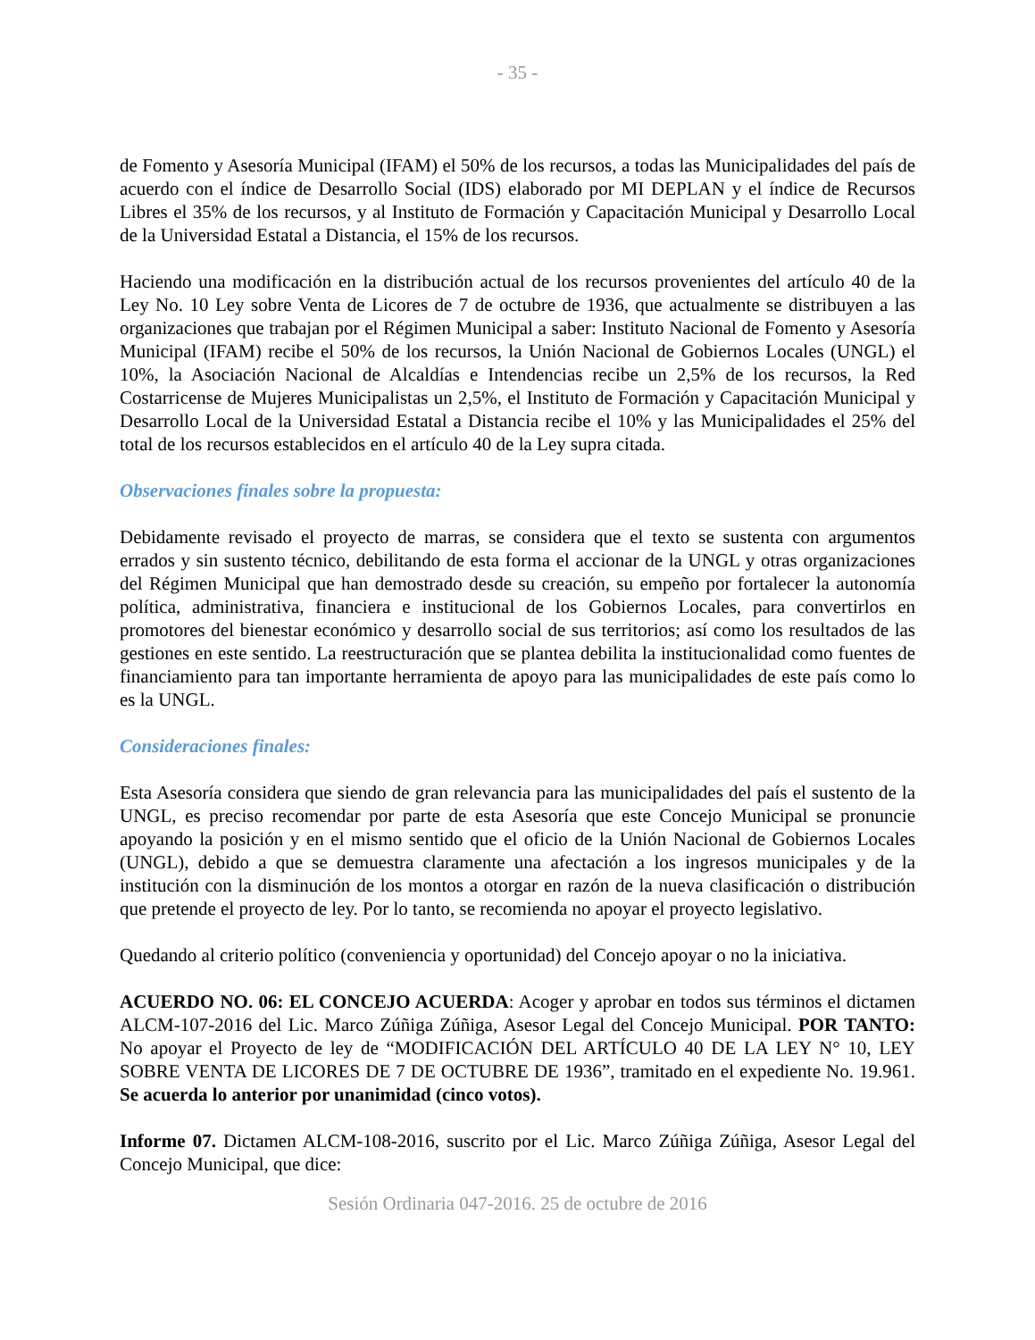- 35 -
de Fomento y Asesoría Municipal (IFAM) el 50% de los recursos, a todas las Municipalidades del país de acuerdo con el índice de Desarrollo Social (IDS) elaborado por MI DEPLAN y el índice de Recursos Libres el 35% de los recursos, y al Instituto de Formación y Capacitación Municipal y Desarrollo Local de la Universidad Estatal a Distancia, el 15% de los recursos.
Haciendo una modificación en la distribución actual de los recursos provenientes del artículo 40 de la Ley No. 10 Ley sobre Venta de Licores de 7 de octubre de 1936, que actualmente se distribuyen a las organizaciones que trabajan por el Régimen Municipal a saber: Instituto Nacional de Fomento y Asesoría Municipal (IFAM) recibe el 50% de los recursos, la Unión Nacional de Gobiernos Locales (UNGL) el 10%, la Asociación Nacional de Alcaldías e Intendencias recibe un 2,5% de los recursos, la Red Costarricense de Mujeres Municipalistas un 2,5%, el Instituto de Formación y Capacitación Municipal y Desarrollo Local de la Universidad Estatal a Distancia recibe el 10% y las Municipalidades el 25% del total de los recursos establecidos en el artículo 40 de la Ley supra citada.
Observaciones finales sobre la propuesta:
Debidamente revisado el proyecto de marras, se considera que el texto se sustenta con argumentos errados y sin sustento técnico, debilitando de esta forma el accionar de la UNGL y otras organizaciones del Régimen Municipal que han demostrado desde su creación, su empeño por fortalecer la autonomía política, administrativa, financiera e institucional de los Gobiernos Locales, para convertirlos en promotores del bienestar económico y desarrollo social de sus territorios; así como los resultados de las gestiones en este sentido. La reestructuración que se plantea debilita la institucionalidad como fuentes de financiamiento para tan importante herramienta de apoyo para las municipalidades de este país como lo es la UNGL.
Consideraciones finales:
Esta Asesoría considera que siendo de gran relevancia para las municipalidades del país el sustento de la UNGL, es preciso recomendar por parte de esta Asesoría que este Concejo Municipal se pronuncie apoyando la posición y en el mismo sentido que el oficio de la Unión Nacional de Gobiernos Locales (UNGL), debido a que se demuestra claramente una afectación a los ingresos municipales y de la institución con la disminución de los montos a otorgar en razón de la nueva clasificación o distribución que pretende el proyecto de ley. Por lo tanto, se recomienda no apoyar el proyecto legislativo.
Quedando al criterio político (conveniencia y oportunidad) del Concejo apoyar o no la iniciativa.
ACUERDO NO. 06: EL CONCEJO ACUERDA: Acoger y aprobar en todos sus términos el dictamen ALCM-107-2016 del Lic. Marco Zúñiga Zúñiga, Asesor Legal del Concejo Municipal. POR TANTO: No apoyar el Proyecto de ley de “MODIFICACIÓN DEL ARTÍCULO 40 DE LA LEY N° 10, LEY SOBRE VENTA DE LICORES DE 7 DE OCTUBRE DE 1936”, tramitado en el expediente No. 19.961. Se acuerda lo anterior por unanimidad (cinco votos).
Informe 07. Dictamen ALCM-108-2016, suscrito por el Lic. Marco Zúñiga Zúñiga, Asesor Legal del Concejo Municipal, que dice:
Sesión Ordinaria 047-2016. 25 de octubre de 2016